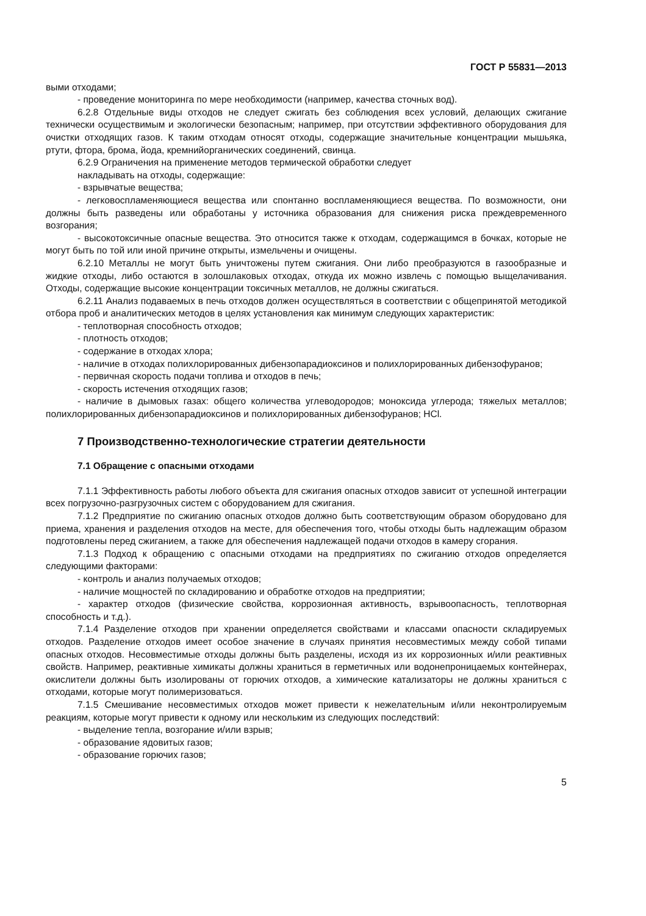ГОСТ Р 55831—2013
выми отходами;
- проведение мониторинга по мере необходимости (например, качества сточных вод).
6.2.8 Отдельные виды отходов не следует сжигать без соблюдения всех условий, делающих сжигание технически осуществимым и экологически безопасным; например, при отсутствии эффективного оборудования для очистки отходящих газов. К таким отходам относят отходы, содержащие значительные концентрации мышьяка, ртути, фтора, брома, йода, кремнийорганических соединений, свинца.
6.2.9 Ограничения на применение методов термической обработки следует
накладывать на отходы, содержащие:
- взрывчатые вещества;
- легковоспламеняющиеся вещества или спонтанно воспламеняющиеся вещества. По возможности, они должны быть разведены или обработаны у источника образования для снижения риска преждевременного возгорания;
- высокотоксичные опасные вещества. Это относится также к отходам, содержащимся в бочках, которые не могут быть по той или иной причине открыты, измельчены и очищены.
6.2.10 Металлы не могут быть уничтожены путем сжигания. Они либо преобразуются в газообразные и жидкие отходы, либо остаются в золошлаковых отходах, откуда их можно извлечь с помощью выщелачивания. Отходы, содержащие высокие концентрации токсичных металлов, не должны сжигаться.
6.2.11 Анализ подаваемых в печь отходов должен осуществляться в соответствии с общепринятой методикой отбора проб и аналитических методов в целях установления как минимум следующих характеристик:
- теплотворная способность отходов;
- плотность отходов;
- содержание в отходах хлора;
- наличие в отходах полихлорированных дибензопарадиоксинов и полихлорированных дибензофуранов;
- первичная скорость подачи топлива и отходов в печь;
- скорость истечения отходящих газов;
- наличие в дымовых газах: общего количества углеводородов; моноксида углерода; тяжелых металлов; полихлорированных дибензопарадиоксинов и полихлорированных дибензофуранов; HCl.
7 Производственно-технологические стратегии деятельности
7.1 Обращение с опасными отходами
7.1.1 Эффективность работы любого объекта для сжигания опасных отходов зависит от успешной интеграции всех погрузочно-разгрузочных систем с оборудованием для сжигания.
7.1.2 Предприятие по сжиганию опасных отходов должно быть соответствующим образом оборудовано для приема, хранения и разделения отходов на месте, для обеспечения того, чтобы отходы быть надлежащим образом подготовлены перед сжиганием, а также для обеспечения надлежащей подачи отходов в камеру сгорания.
7.1.3 Подход к обращению с опасными отходами на предприятиях по сжиганию отходов определяется следующими факторами:
- контроль и анализ получаемых отходов;
- наличие мощностей по складированию и обработке отходов на предприятии;
- характер отходов (физические свойства, коррозионная активность, взрывоопасность, теплотворная способность и т.д.).
7.1.4 Разделение отходов при хранении определяется свойствами и классами опасности складируемых отходов. Разделение отходов имеет особое значение в случаях принятия несовместимых между собой типами опасных отходов. Несовместимые отходы должны быть разделены, исходя из их коррозионных и/или реактивных свойств. Например, реактивные химикаты должны храниться в герметичных или водонепроницаемых контейнерах, окислители должны быть изолированы от горючих отходов, а химические катализаторы не должны храниться с отходами, которые могут полимеризоваться.
7.1.5 Смешивание несовместимых отходов может привести к нежелательным и/или неконтролируемым реакциям, которые могут привести к одному или нескольким из следующих последствий:
- выделение тепла, возгорание и/или взрыв;
- образование ядовитых газов;
- образование горючих газов;
5